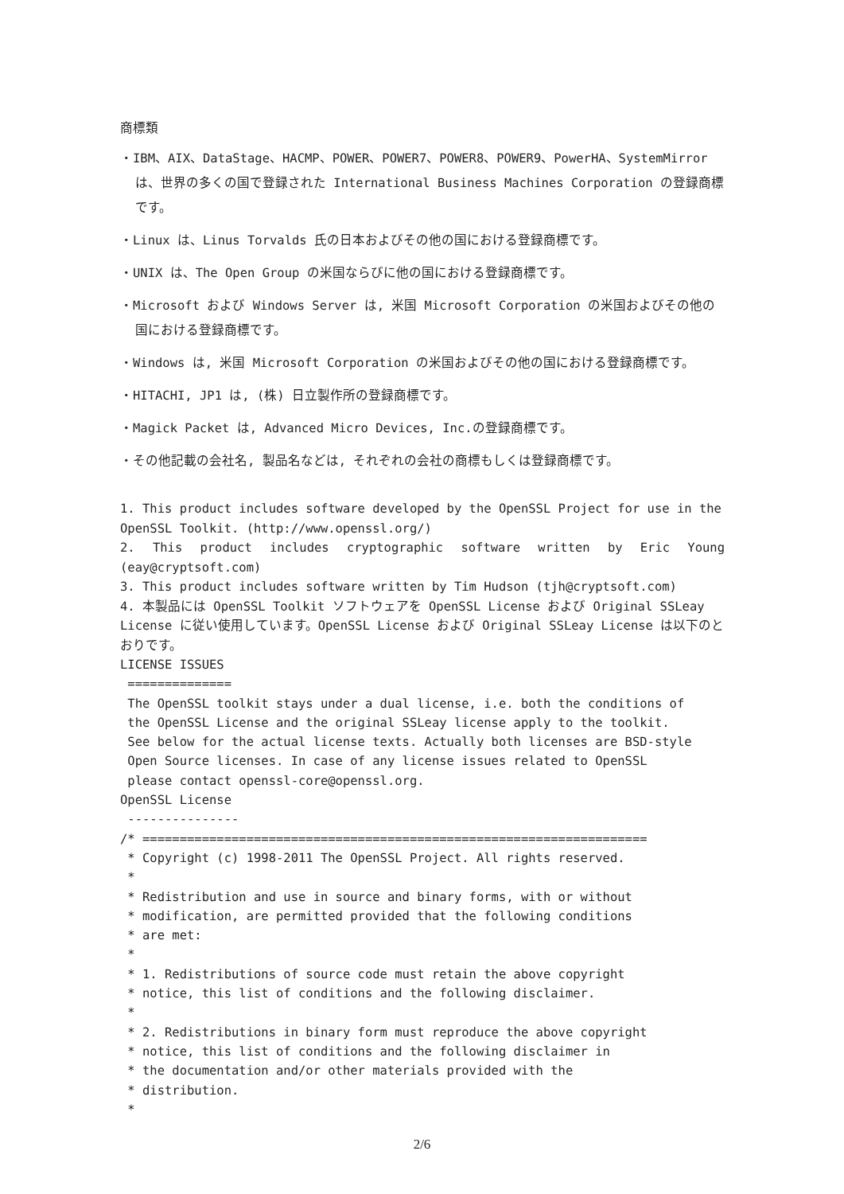商標類
・IBM、AIX、DataStage、HACMP、POWER、POWER7、POWER8、POWER9、PowerHA、SystemMirror は、世界の多くの国で登録された International Business Machines Corporation の登録商標です。
・Linux は、Linus Torvalds 氏の日本およびその他の国における登録商標です。
・UNIX は、The Open Group の米国ならびに他の国における登録商標です。
・Microsoft および Windows Server は, 米国 Microsoft Corporation の米国およびその他の国における登録商標です。
・Windows は, 米国 Microsoft Corporation の米国およびその他の国における登録商標です。
・HITACHI, JP1 は, (株) 日立製作所の登録商標です。
・Magick Packet は, Advanced Micro Devices, Inc.の登録商標です。
・その他記載の会社名, 製品名などは, それぞれの会社の商標もしくは登録商標です。
1. This product includes software developed by the OpenSSL Project for use in the OpenSSL Toolkit. (http://www.openssl.org/)
2. This product includes cryptographic software written by Eric Young (eay@cryptsoft.com)
3. This product includes software written by Tim Hudson (tjh@cryptsoft.com)
4. 本製品には OpenSSL Toolkit ソフトウェアを OpenSSL License および Original SSLeay License に従い使用しています。OpenSSL License および Original SSLeay License は以下のとおりです。
LICENSE ISSUES
 ==============
 The OpenSSL toolkit stays under a dual license, i.e. both the conditions of
 the OpenSSL License and the original SSLeay license apply to the toolkit.
 See below for the actual license texts. Actually both licenses are BSD-style
 Open Source licenses. In case of any license issues related to OpenSSL
 please contact openssl-core@openssl.org.
OpenSSL License
 ---------------
/* ====================================================================
 * Copyright (c) 1998-2011 The OpenSSL Project. All rights reserved.
 *
 * Redistribution and use in source and binary forms, with or without
 * modification, are permitted provided that the following conditions
 * are met:
 *
 * 1. Redistributions of source code must retain the above copyright
 * notice, this list of conditions and the following disclaimer.
 *
 * 2. Redistributions in binary form must reproduce the above copyright
 * notice, this list of conditions and the following disclaimer in
 * the documentation and/or other materials provided with the
 * distribution.
 *
2/6